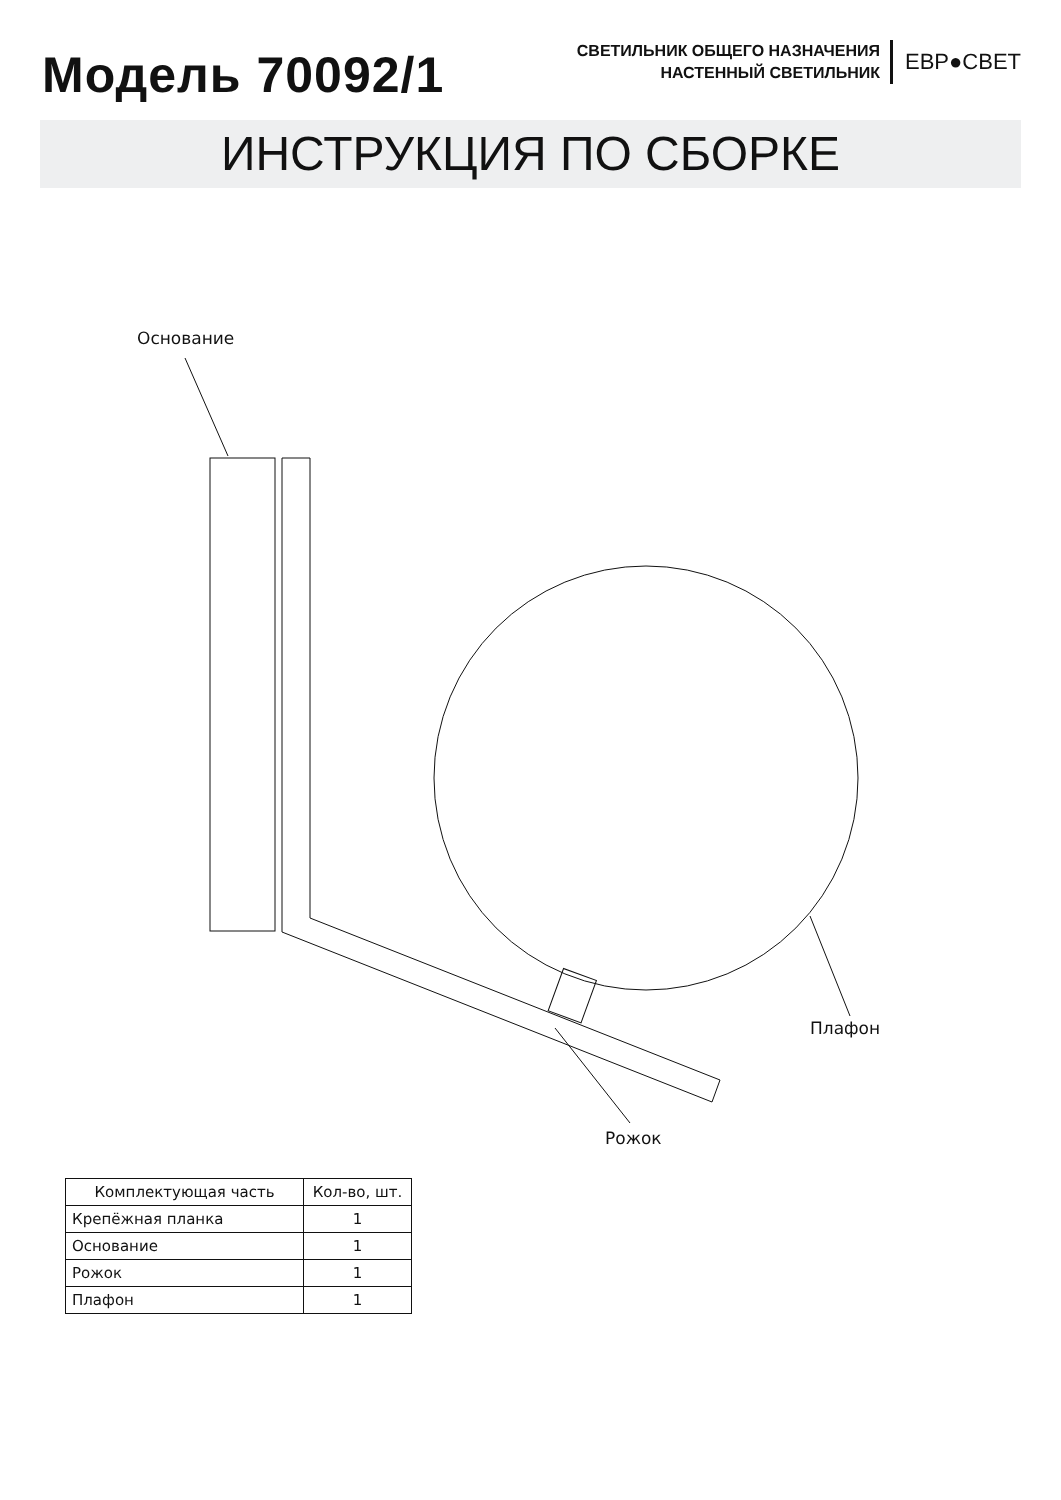Модель 70092/1
СВЕТИЛЬНИК ОБЩЕГО НАЗНАЧЕНИЯ
НАСТЕННЫЙ СВЕТИЛЬНИК
ЕВР●СВЕТ
ИНСТРУКЦИЯ ПО СБОРКЕ
Основание
Плафон
Рожок
| Комплектующая часть | Кол-во, шт. |
| --- | --- |
| Крепёжная планка | 1 |
| Основание | 1 |
| Рожок | 1 |
| Плафон | 1 |